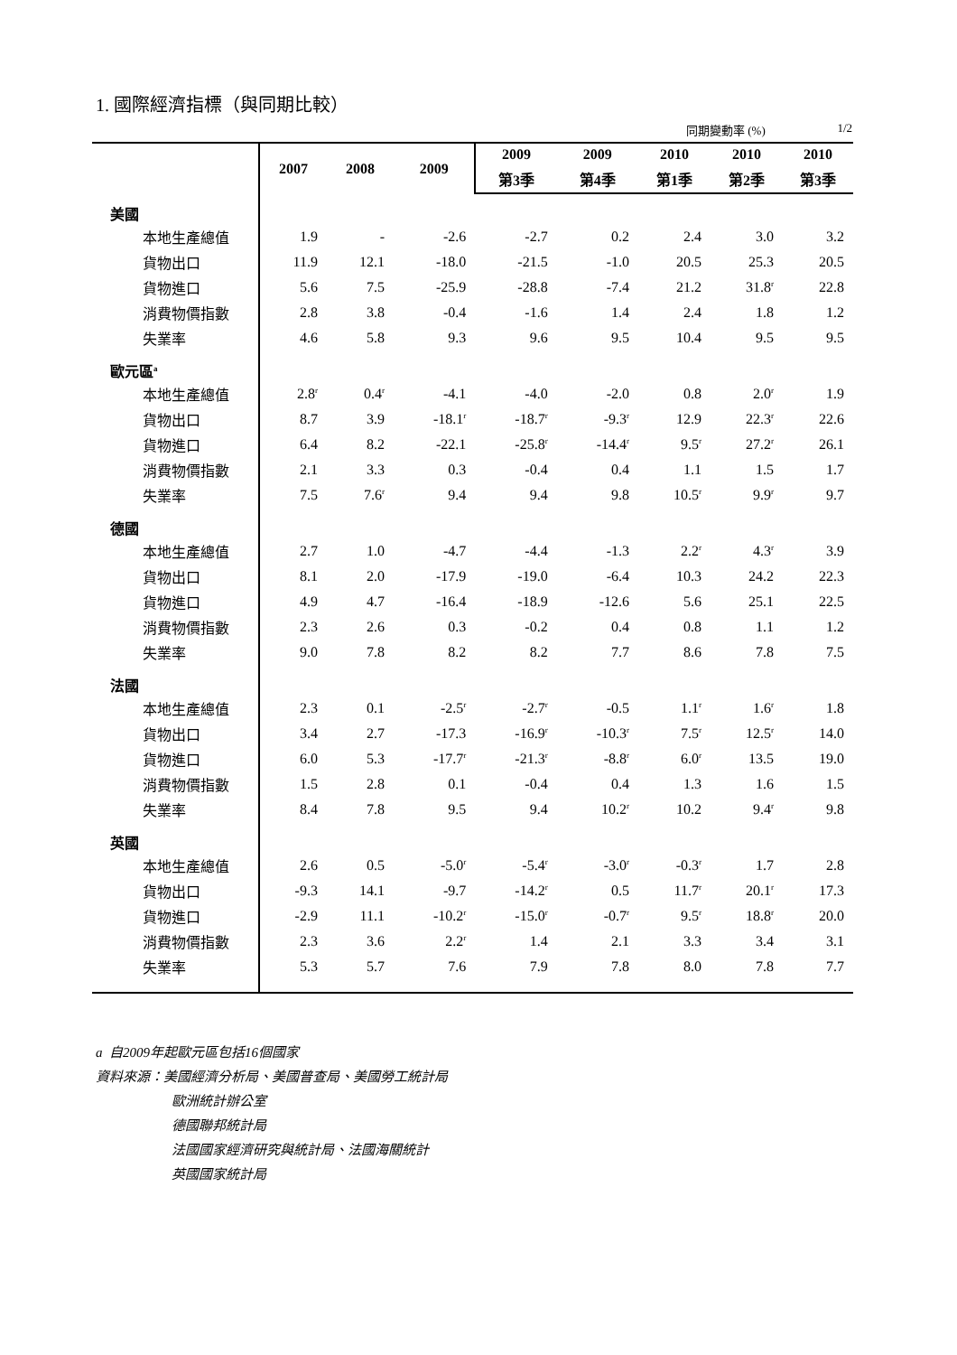1. 國際經濟指標（與同期比較）
同期變動率 (%) 1/2
| | 2007 | 2008 | 2009 | 2009 | 2009 | 2010 | 2010 | 2010 |
| --- | --- | --- | --- | --- | --- | --- | --- | --- |
| | | | | 第3季 | 第4季 | 第1季 | 第2季 | 第3季 |
| 美國 | | | | | | | | |
| 本地生產總值 | 1.9 | - | -2.6 | -2.7 | 0.2 | 2.4 | 3.0 | 3.2 |
| 貨物出口 | 11.9 | 12.1 | -18.0 | -21.5 | -1.0 | 20.5 | 25.3 | 20.5 |
| 貨物進口 | 5.6 | 7.5 | -25.9 | -28.8 | -7.4 | 21.2 | 31.8<sup>r</sup> | 22.8 |
| 消費物價指數 | 2.8 | 3.8 | -0.4 | -1.6 | 1.4 | 2.4 | 1.8 | 1.2 |
| 失業率 | 4.6 | 5.8 | 9.3 | 9.6 | 9.5 | 10.4 | 9.5 | 9.5 |
| 歐元區<sup>a</sup> | | | | | | | | |
| 本地生產總值 | 2.8<sup>r</sup> | 0.4<sup>r</sup> | -4.1 | -4.0 | -2.0 | 0.8 | 2.0<sup>r</sup> | 1.9 |
| 貨物出口 | 8.7 | 3.9 | -18.1<sup>r</sup> | -18.7<sup>r</sup> | -9.3<sup>r</sup> | 12.9 | 22.3<sup>r</sup> | 22.6 |
| 貨物進口 | 6.4 | 8.2 | -22.1 | -25.8<sup>r</sup> | -14.4<sup>r</sup> | 9.5<sup>r</sup> | 27.2<sup>r</sup> | 26.1 |
| 消費物價指數 | 2.1 | 3.3 | 0.3 | -0.4 | 0.4 | 1.1 | 1.5 | 1.7 |
| 失業率 | 7.5 | 7.6<sup>r</sup> | 9.4 | 9.4 | 9.8 | 10.5<sup>r</sup> | 9.9<sup>r</sup> | 9.7 |
| 德國 | | | | | | | | |
| 本地生產總值 | 2.7 | 1.0 | -4.7 | -4.4 | -1.3 | 2.2<sup>r</sup> | 4.3<sup>r</sup> | 3.9 |
| 貨物出口 | 8.1 | 2.0 | -17.9 | -19.0 | -6.4 | 10.3 | 24.2 | 22.3 |
| 貨物進口 | 4.9 | 4.7 | -16.4 | -18.9 | -12.6 | 5.6 | 25.1 | 22.5 |
| 消費物價指數 | 2.3 | 2.6 | 0.3 | -0.2 | 0.4 | 0.8 | 1.1 | 1.2 |
| 失業率 | 9.0 | 7.8 | 8.2 | 8.2 | 7.7 | 8.6 | 7.8 | 7.5 |
| 法國 | | | | | | | | |
| 本地生產總值 | 2.3 | 0.1 | -2.5<sup>r</sup> | -2.7<sup>r</sup> | -0.5 | 1.1<sup>r</sup> | 1.6<sup>r</sup> | 1.8 |
| 貨物出口 | 3.4 | 2.7 | -17.3 | -16.9<sup>r</sup> | -10.3<sup>r</sup> | 7.5<sup>r</sup> | 12.5<sup>r</sup> | 14.0 |
| 貨物進口 | 6.0 | 5.3 | -17.7<sup>r</sup> | -21.3<sup>r</sup> | -8.8<sup>r</sup> | 6.0<sup>r</sup> | 13.5 | 19.0 |
| 消費物價指數 | 1.5 | 2.8 | 0.1 | -0.4 | 0.4 | 1.3 | 1.6 | 1.5 |
| 失業率 | 8.4 | 7.8 | 9.5 | 9.4 | 10.2<sup>r</sup> | 10.2 | 9.4<sup>r</sup> | 9.8 |
| 英國 | | | | | | | | |
| 本地生產總值 | 2.6 | 0.5 | -5.0<sup>r</sup> | -5.4<sup>r</sup> | -3.0<sup>r</sup> | -0.3<sup>r</sup> | 1.7 | 2.8 |
| 貨物出口 | -9.3 | 14.1 | -9.7 | -14.2<sup>r</sup> | 0.5 | 11.7<sup>r</sup> | 20.1<sup>r</sup> | 17.3 |
| 貨物進口 | -2.9 | 11.1 | -10.2<sup>r</sup> | -15.0<sup>r</sup> | -0.7<sup>r</sup> | 9.5<sup>r</sup> | 18.8<sup>r</sup> | 20.0 |
| 消費物價指數 | 2.3 | 3.6 | 2.2<sup>r</sup> | 1.4 | 2.1 | 3.3 | 3.4 | 3.1 |
| 失業率 | 5.3 | 5.7 | 7.6 | 7.9 | 7.8 | 8.0 | 7.8 | 7.7 |
a 自2009年起歐元區包括16個國家
資料來源：美國經濟分析局、美國普查局、美國勞工統計局
歐洲統計辦公室
德國聯邦統計局
法國國家經濟研究與統計局、法國海關統計
英國國家統計局